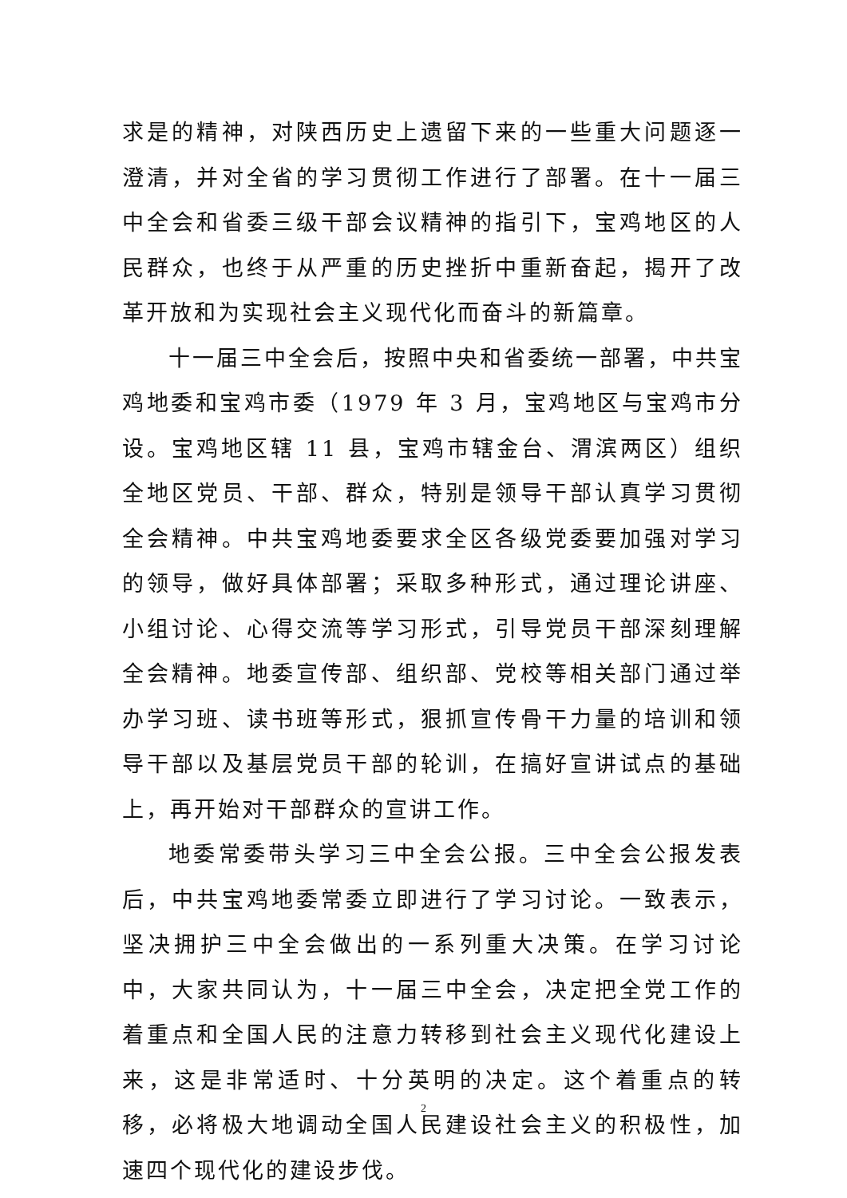求是的精神，对陕西历史上遗留下来的一些重大问题逐一澄清，并对全省的学习贯彻工作进行了部署。在十一届三中全会和省委三级干部会议精神的指引下，宝鸡地区的人民群众，也终于从严重的历史挫折中重新奋起，揭开了改革开放和为实现社会主义现代化而奋斗的新篇章。
十一届三中全会后，按照中央和省委统一部署，中共宝鸡地委和宝鸡市委（1979 年 3 月，宝鸡地区与宝鸡市分设。宝鸡地区辖 11 县，宝鸡市辖金台、渭滨两区）组织全地区党员、干部、群众，特别是领导干部认真学习贯彻全会精神。中共宝鸡地委要求全区各级党委要加强对学习的领导，做好具体部署；采取多种形式，通过理论讲座、小组讨论、心得交流等学习形式，引导党员干部深刻理解全会精神。地委宣传部、组织部、党校等相关部门通过举办学习班、读书班等形式，狠抓宣传骨干力量的培训和领导干部以及基层党员干部的轮训，在搞好宣讲试点的基础上，再开始对干部群众的宣讲工作。
地委常委带头学习三中全会公报。三中全会公报发表后，中共宝鸡地委常委立即进行了学习讨论。一致表示，坚决拥护三中全会做出的一系列重大决策。在学习讨论中，大家共同认为，十一届三中全会，决定把全党工作的着重点和全国人民的注意力转移到社会主义现代化建设上来，这是非常适时、十分英明的决定。这个着重点的转移，必将极大地调动全国人民建设社会主义的积极性，加速四个现代化的建设步伐。
2